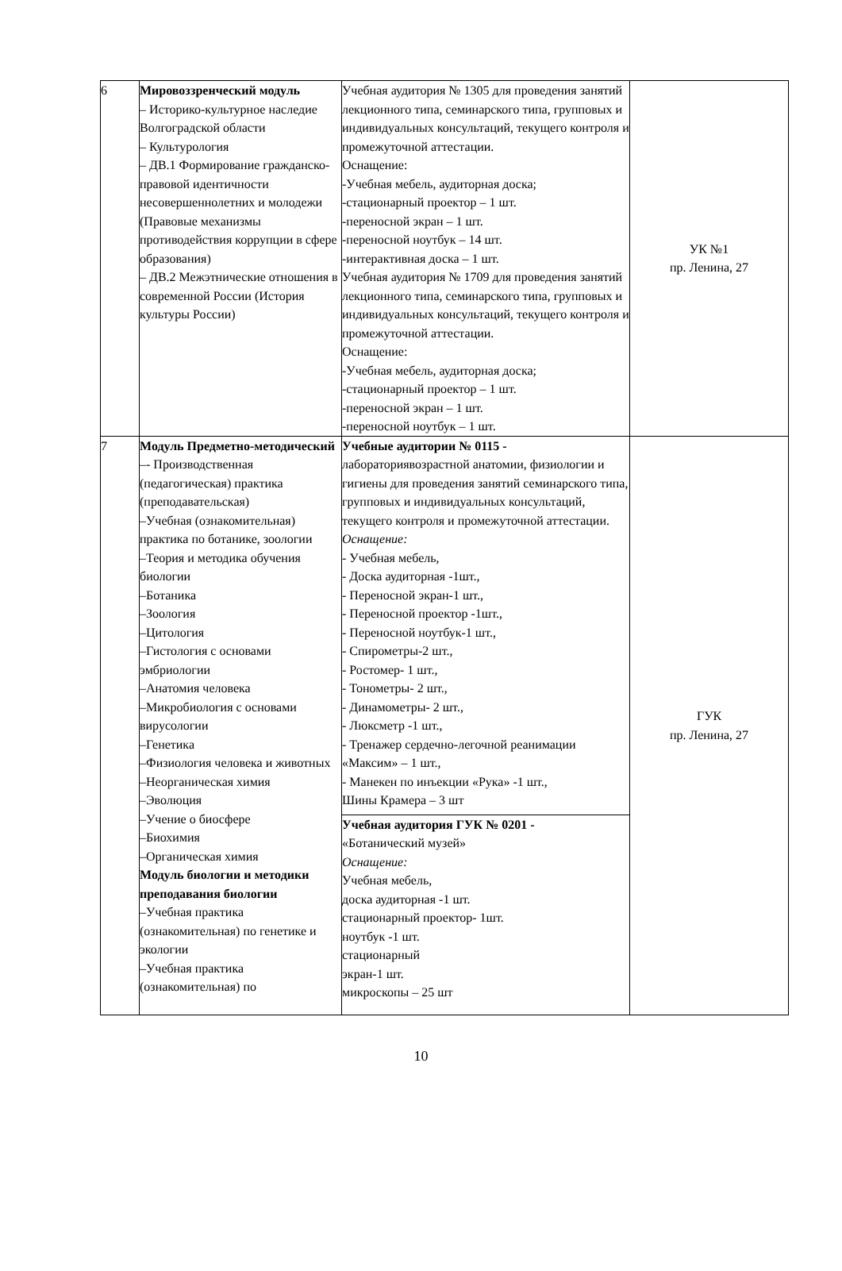| 6 | Мировоззренческий модуль – Историко-культурное наследие Волгоградской области – Культурология – ДВ.1 Формирование гражданско-правовой идентичности несовершеннолетних и молодежи (Правовые механизмы противодействия коррупции в сфере образования) – ДВ.2 Межэтнические отношения в современной России (История культуры России) | Учебная аудитория № 1305 для проведения занятий лекционного типа, семинарского типа, групповых и индивидуальных консультаций, текущего контроля и промежуточной аттестации. Оснащение: -Учебная мебель, аудиторная доска; -стационарный проектор – 1 шт. -переносной экран – 1 шт. -переносной ноутбук – 14 шт. -интерактивная доска – 1 шт. Учебная аудитория № 1709 для проведения занятий лекционного типа, семинарского типа, групповых и индивидуальных консультаций, текущего контроля и промежуточной аттестации. Оснащение: -Учебная мебель, аудиторная доска; -стационарный проектор – 1 шт. -переносной экран – 1 шт. -переносной ноутбук – 1 шт. | УК №1 пр. Ленина, 27 |
| 7 | Модуль Предметно-методический –- Производственная (педагогическая) практика (преподавательская) –Учебная (ознакомительная) практика по ботанике, зоологии –Теория и методика обучения биологии –Ботаника –Зоология –Цитология –Гистология с основами эмбриологии –Анатомия человека –Микробиология с основами вирусологии –Генетика –Физиология человека и животных –Неорганическая химия –Эволюция –Учение о биосфере –Биохимия –Органическая химия Модуль биологии и методики преподавания биологии –Учебная практика (ознакомительная) по генетике и экологии –Учебная практика (ознакомительная) по | Учебные аудитории № 0115 - лабораториявозрастной анатомии, физиологии и гигиены для проведения занятий семинарского типа, групповых и индивидуальных консультаций, текущего контроля и промежуточной аттестации. Оснащение: - Учебная мебель, - Доска аудиторная -1шт., - Переносной экран-1 шт., - Переносной проектор -1шт., - Переносной ноутбук-1 шт., - Спирометры-2 шт., - Ростомер- 1 шт., - Тонометры- 2 шт., - Динамометры- 2 шт., - Люксметр -1 шт., - Тренажер сердечно-легочной реанимации «Максим» – 1 шт., - Манекен по инъекции «Рука» -1 шт., Шины Крамера – 3 шт Учебная аудитория ГУК № 0201 - «Ботанический музей» Оснащение: Учебная мебель, доска аудиторная -1 шт. стационарный проектор- 1шт. ноутбук -1 шт. стационарный экран-1 шт. микроскопы – 25 шт | ГУК пр. Ленина, 27 |
10